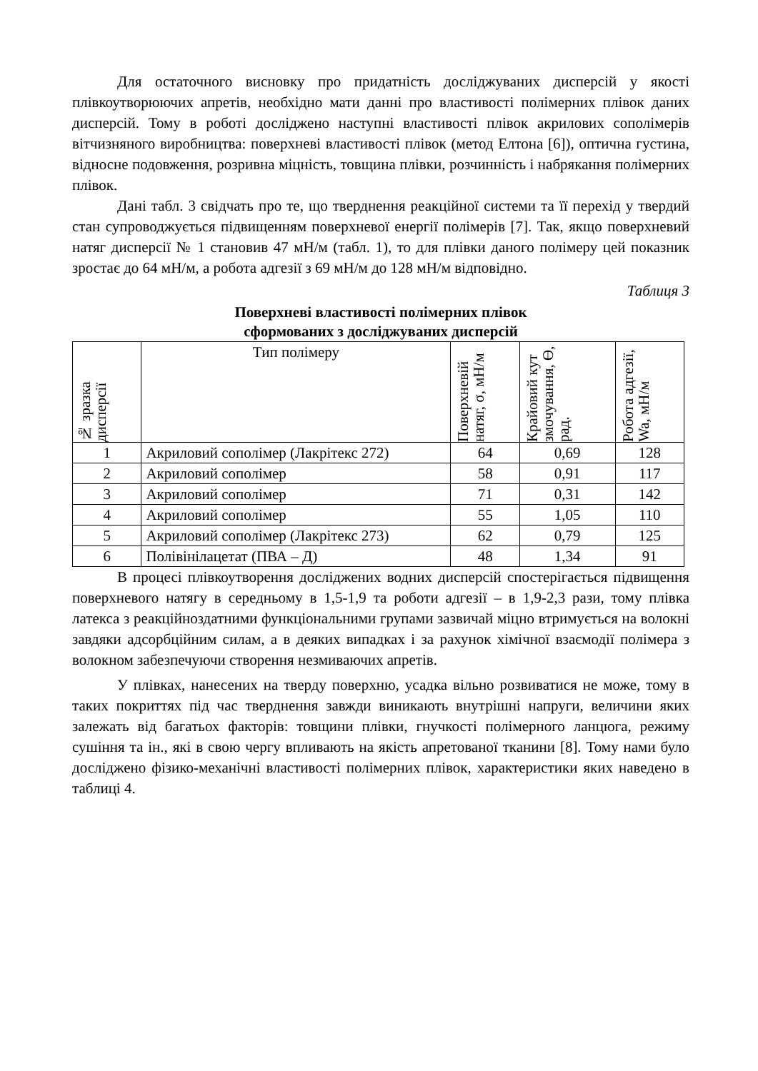Для остаточного висновку про придатність досліджуваних дисперсій у якості плівкоутворюючих апретів, необхідно мати данні про властивості полімерних плівок даних дисперсій. Тому в роботі досліджено наступні властивості плівок акрилових сополімерів вітчизняного виробництва: поверхневі властивості плівок (метод Елтона [6]), оптична густина, відносне подовження, розривна міцність, товщина плівки, розчинність і набрякання полімерних плівок.
Дані табл. 3 свідчать про те, що тверднення реакційної системи та її перехід у твердий стан супроводжується підвищенням поверхневої енергії полімерів [7]. Так, якщо поверхневий натяг дисперсії № 1 становив 47 мН/м (табл. 1), то для плівки даного полімеру цей показник зростає до 64 мН/м, а робота адгезії з 69 мН/м до 128 мН/м відповідно.
Таблиця 3
Поверхневі властивості полімерних плівок
сформованих з досліджуваних дисперсій
| № зразка дисперсії | Тип полімеру | Поверхневій натяг, σ, мН/м | Крайовий кут змочування, Ө, рад. | Робота адгезії, Wa, мН/м |
| --- | --- | --- | --- | --- |
| 1 | Акриловий сополімер (Лакрітекс 272) | 64 | 0,69 | 128 |
| 2 | Акриловий сополімер | 58 | 0,91 | 117 |
| 3 | Акриловий сополімер | 71 | 0,31 | 142 |
| 4 | Акриловий сополімер | 55 | 1,05 | 110 |
| 5 | Акриловий сополімер (Лакрітекс 273) | 62 | 0,79 | 125 |
| 6 | Полівінілацетат (ПВА – Д) | 48 | 1,34 | 91 |
В процесі плівкоутворення досліджених водних дисперсій спостерігається підвищення поверхневого натягу в середньому в 1,5-1,9 та роботи адгезії – в 1,9-2,3 рази, тому плівка латекса з реакційноздатними функціональними групами зазвичай міцно втримується на волокні завдяки адсорбційним силам, а в деяких випадках і за рахунок хімічної взаємодії полімера з волокном забезпечуючи створення незмиваючих апретів.
У плівках, нанесених на тверду поверхню, усадка вільно розвиватися не може, тому в таких покриттях під час тверднення завжди виникають внутрішні напруги, величини яких залежать від багатьох факторів: товщини плівки, гнучкості полімерного ланцюга, режиму сушіння та ін., які в свою чергу впливають на якість апретованої тканини [8]. Тому нами було досліджено фізико-механічні властивості полімерних плівок, характеристики яких наведено в таблиці 4.